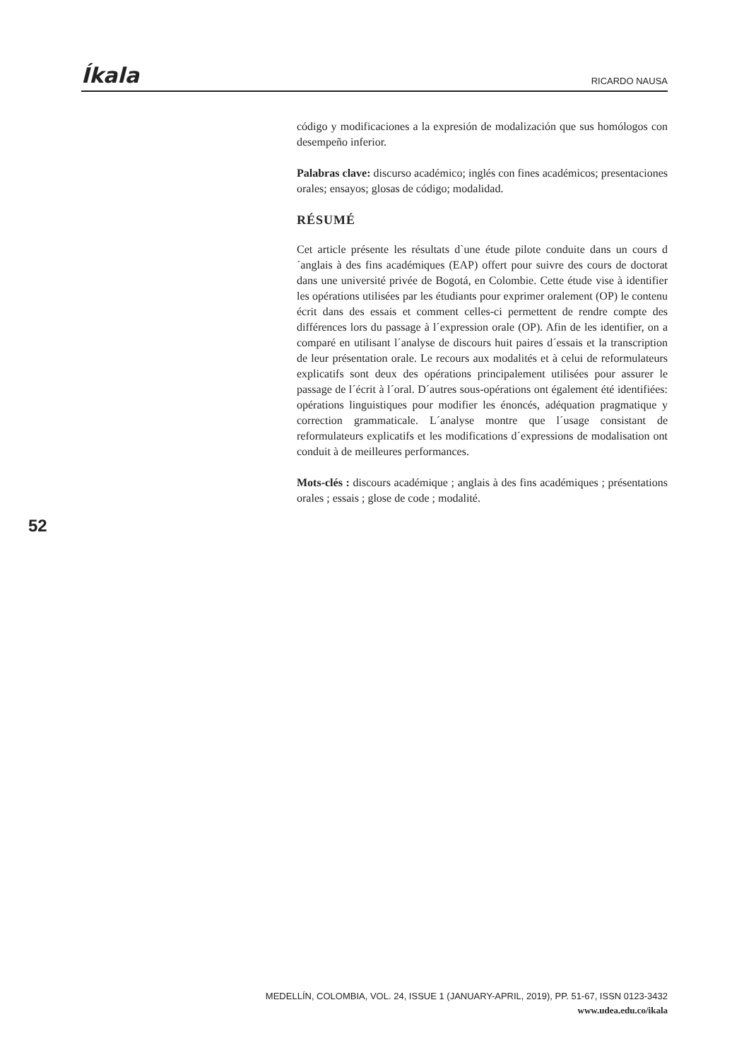Íkala RICARDO NAUSA
código y modificaciones a la expresión de modalización que sus homólogos con desempeño inferior.
Palabras clave: discurso académico; inglés con fines académicos; presentaciones orales; ensayos; glosas de código; modalidad.
RÉSUMÉ
Cet article présente les résultats d`une étude pilote conduite dans un cours d´anglais à des fins académiques (EAP) offert pour suivre des cours de doctorat dans une université privée de Bogotá, en Colombie. Cette étude vise à identifier les opérations utilisées par les étudiants pour exprimer oralement (OP) le contenu écrit dans des essais et comment celles-ci permettent de rendre compte des différences lors du passage à l´expression orale (OP). Afin de les identifier, on a comparé en utilisant l´analyse de discours huit paires d´essais et la transcription de leur présentation orale. Le recours aux modalités et à celui de reformulateurs explicatifs sont deux des opérations principalement utilisées pour assurer le passage de l´écrit à l´oral. D´autres sous-opérations ont également été identifiées: opérations linguistiques pour modifier les énoncés, adéquation pragmatique y correction grammaticale. L´analyse montre que l´usage consistant de reformulateurs explicatifs et les modifications d´expressions de modalisation ont conduit à de meilleures performances.
Mots-clés : discours académique ; anglais à des fins académiques ; présentations orales ; essais ; glose de code ; modalité.
52
MEDELLÍN, COLOMBIA, VOL. 24, ISSUE 1 (JANUARY-APRIL, 2019), PP. 51-67, ISSN 0123-3432
www.udea.edu.co/ikala